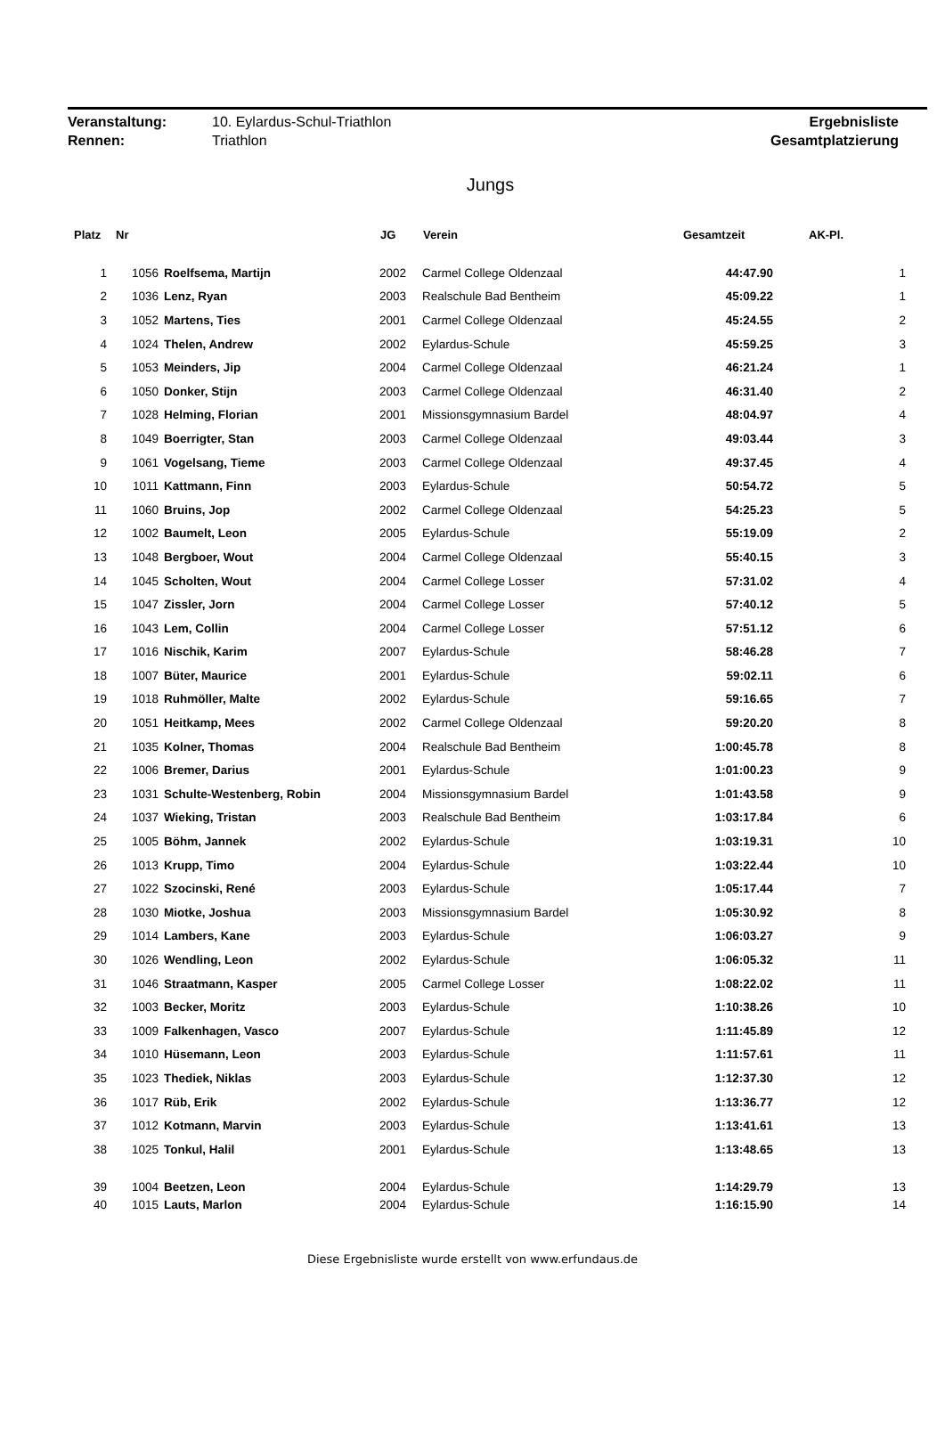| Veranstaltung: | 10. Eylardus-Schul-Triathlon | Ergebnisliste |
| Rennen: | Triathlon | Gesamtplatzierung |
Jungs
| Platz | Nr | | JG | Verein | Gesamtzeit | AK-Pl. |
| --- | --- | --- | --- | --- | --- | --- |
| 1 | 1056 | Roelfsema, Martijn | 2002 | Carmel College Oldenzaal | 44:47.90 | 1 |
| 2 | 1036 | Lenz, Ryan | 2003 | Realschule Bad Bentheim | 45:09.22 | 1 |
| 3 | 1052 | Martens, Ties | 2001 | Carmel College Oldenzaal | 45:24.55 | 2 |
| 4 | 1024 | Thelen, Andrew | 2002 | Eylardus-Schule | 45:59.25 | 3 |
| 5 | 1053 | Meinders, Jip | 2004 | Carmel College Oldenzaal | 46:21.24 | 1 |
| 6 | 1050 | Donker, Stijn | 2003 | Carmel College Oldenzaal | 46:31.40 | 2 |
| 7 | 1028 | Helming, Florian | 2001 | Missionsgymnasium Bardel | 48:04.97 | 4 |
| 8 | 1049 | Boerrigter, Stan | 2003 | Carmel College Oldenzaal | 49:03.44 | 3 |
| 9 | 1061 | Vogelsang, Tieme | 2003 | Carmel College Oldenzaal | 49:37.45 | 4 |
| 10 | 1011 | Kattmann, Finn | 2003 | Eylardus-Schule | 50:54.72 | 5 |
| 11 | 1060 | Bruins, Jop | 2002 | Carmel College Oldenzaal | 54:25.23 | 5 |
| 12 | 1002 | Baumelt, Leon | 2005 | Eylardus-Schule | 55:19.09 | 2 |
| 13 | 1048 | Bergboer, Wout | 2004 | Carmel College Oldenzaal | 55:40.15 | 3 |
| 14 | 1045 | Scholten, Wout | 2004 | Carmel College Losser | 57:31.02 | 4 |
| 15 | 1047 | Zissler, Jorn | 2004 | Carmel College Losser | 57:40.12 | 5 |
| 16 | 1043 | Lem, Collin | 2004 | Carmel College Losser | 57:51.12 | 6 |
| 17 | 1016 | Nischik, Karim | 2007 | Eylardus-Schule | 58:46.28 | 7 |
| 18 | 1007 | Büter, Maurice | 2001 | Eylardus-Schule | 59:02.11 | 6 |
| 19 | 1018 | Ruhmöller, Malte | 2002 | Eylardus-Schule | 59:16.65 | 7 |
| 20 | 1051 | Heitkamp, Mees | 2002 | Carmel College Oldenzaal | 59:20.20 | 8 |
| 21 | 1035 | Kolner, Thomas | 2004 | Realschule Bad Bentheim | 1:00:45.78 | 8 |
| 22 | 1006 | Bremer, Darius | 2001 | Eylardus-Schule | 1:01:00.23 | 9 |
| 23 | 1031 | Schulte-Westenberg, Robin | 2004 | Missionsgymnasium Bardel | 1:01:43.58 | 9 |
| 24 | 1037 | Wieking, Tristan | 2003 | Realschule Bad Bentheim | 1:03:17.84 | 6 |
| 25 | 1005 | Böhm, Jannek | 2002 | Eylardus-Schule | 1:03:19.31 | 10 |
| 26 | 1013 | Krupp, Timo | 2004 | Eylardus-Schule | 1:03:22.44 | 10 |
| 27 | 1022 | Szocinski, René | 2003 | Eylardus-Schule | 1:05:17.44 | 7 |
| 28 | 1030 | Miotke, Joshua | 2003 | Missionsgymnasium Bardel | 1:05:30.92 | 8 |
| 29 | 1014 | Lambers, Kane | 2003 | Eylardus-Schule | 1:06:03.27 | 9 |
| 30 | 1026 | Wendling, Leon | 2002 | Eylardus-Schule | 1:06:05.32 | 11 |
| 31 | 1046 | Straatmann, Kasper | 2005 | Carmel College Losser | 1:08:22.02 | 11 |
| 32 | 1003 | Becker, Moritz | 2003 | Eylardus-Schule | 1:10:38.26 | 10 |
| 33 | 1009 | Falkenhagen, Vasco | 2007 | Eylardus-Schule | 1:11:45.89 | 12 |
| 34 | 1010 | Hüsemann, Leon | 2003 | Eylardus-Schule | 1:11:57.61 | 11 |
| 35 | 1023 | Thediek, Niklas | 2003 | Eylardus-Schule | 1:12:37.30 | 12 |
| 36 | 1017 | Rüb, Erik | 2002 | Eylardus-Schule | 1:13:36.77 | 12 |
| 37 | 1012 | Kotmann, Marvin | 2003 | Eylardus-Schule | 1:13:41.61 | 13 |
| 38 | 1025 | Tonkul, Halil | 2001 | Eylardus-Schule | 1:13:48.65 | 13 |
| 39 | 1004 | Beetzen, Leon | 2004 | Eylardus-Schule | 1:14:29.79 | 13 |
| 40 | 1015 | Lauts, Marlon | 2004 | Eylardus-Schule | 1:16:15.90 | 14 |
Diese Ergebnisliste wurde erstellt von www.erfundaus.de